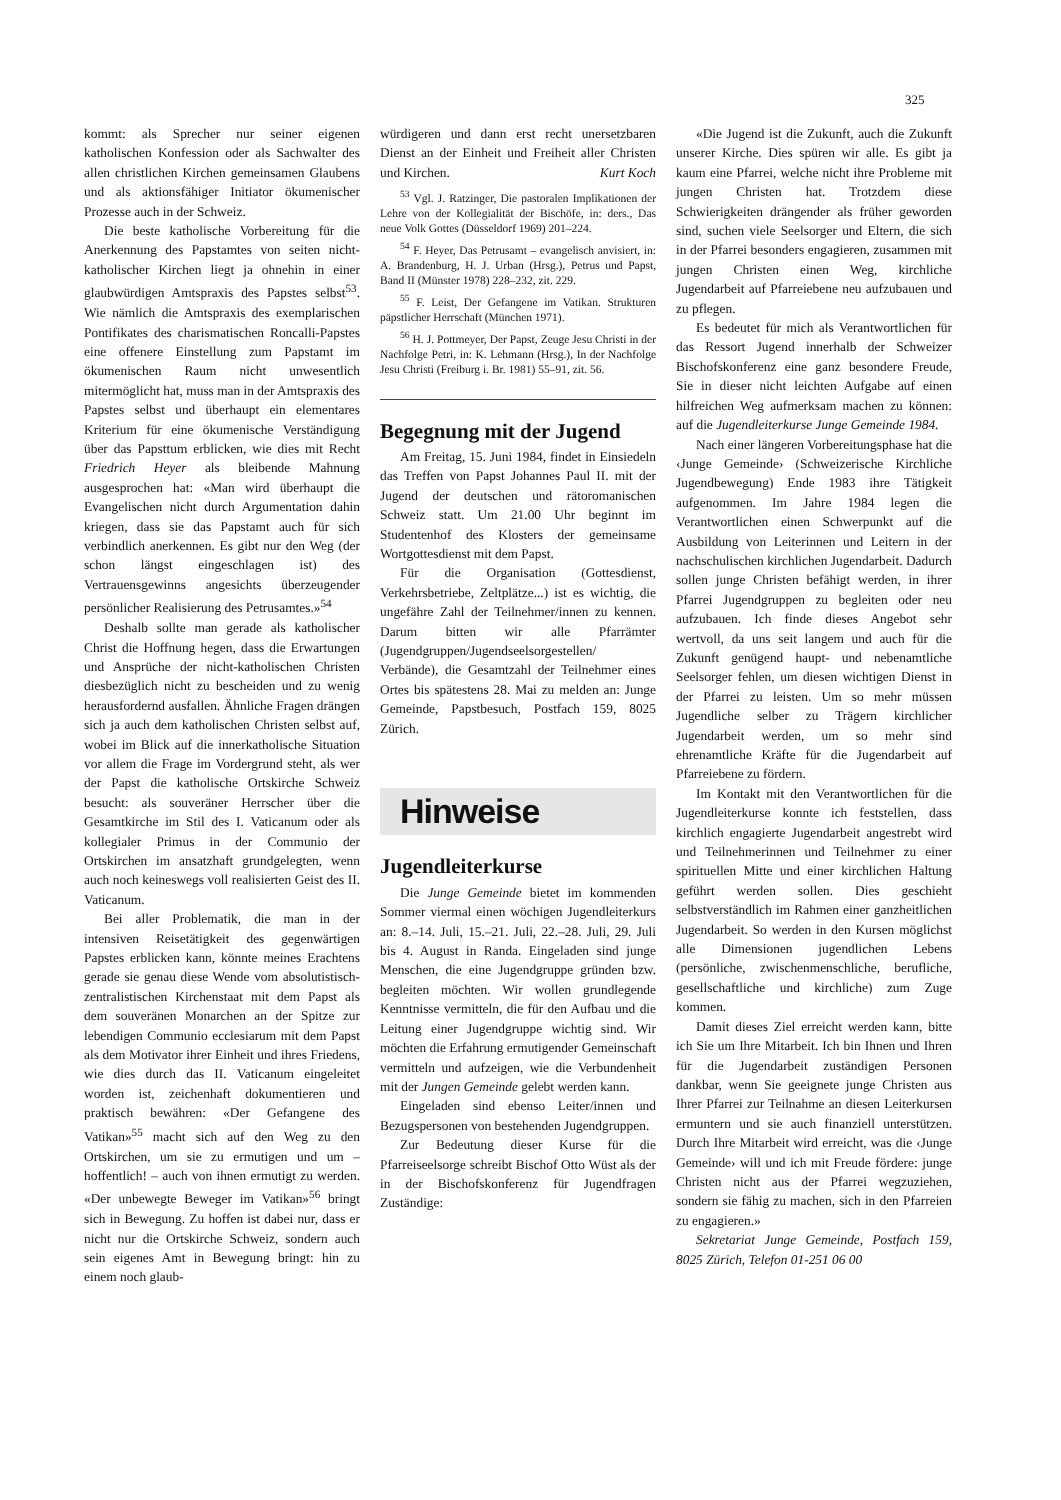325
kommt: als Sprecher nur seiner eigenen katholischen Konfession oder als Sachwalter des allen christlichen Kirchen gemeinsamen Glaubens und als aktionsfähiger Initiator ökumenischer Prozesse auch in der Schweiz.
Die beste katholische Vorbereitung für die Anerkennung des Papstamtes von seiten nicht-katholischer Kirchen liegt ja ohnehin in einer glaubwürdigen Amtspraxis des Papstes selbst<sup>53</sup>. Wie nämlich die Amtspraxis des exemplarischen Pontifikates des charismatischen Roncalli-Papstes eine offenere Einstellung zum Papstamt im ökumenischen Raum nicht unwesentlich mitermöglicht hat, muss man in der Amtspraxis des Papstes selbst und überhaupt ein elementares Kriterium für eine ökumenische Verständigung über das Papsttum erblicken, wie dies mit Recht Friedrich Heyer als bleibende Mahnung ausgesprochen hat: «Man wird überhaupt die Evangelischen nicht durch Argumentation dahin kriegen, dass sie das Papstamt auch für sich verbindlich anerkennen. Es gibt nur den Weg (der schon längst eingeschlagen ist) des Vertrauensgewinns angesichts überzeugender persönlicher Realisierung des Petrusamtes.»<sup>54</sup>
Deshalb sollte man gerade als katholischer Christ die Hoffnung hegen, dass die Erwartungen und Ansprüche der nicht-katholischen Christen diesbezüglich nicht zu bescheiden und zu wenig herausfordernd ausfallen. Ähnliche Fragen drängen sich ja auch dem katholischen Christen selbst auf, wobei im Blick auf die innerkatholische Situation vor allem die Frage im Vordergrund steht, als wer der Papst die katholische Ortskirche Schweiz besucht: als souveräner Herrscher über die Gesamtkirche im Stil des I. Vaticanum oder als kollegialer Primus in der Communio der Ortskirchen im ansatzhaft grundgelegten, wenn auch noch keineswegs voll realisierten Geist des II. Vaticanum.
Bei aller Problematik, die man in der intensiven Reisetätigkeit des gegenwärtigen Papstes erblicken kann, könnte meines Erachtens gerade sie genau diese Wende vom absolutistisch-zentralistischen Kirchenstaat mit dem Papst als dem souveränen Monarchen an der Spitze zur lebendigen Communio ecclesiarum mit dem Papst als dem Motivator ihrer Einheit und ihres Friedens, wie dies durch das II. Vaticanum eingeleitet worden ist, zeichenhaft dokumentieren und praktisch bewähren: «Der Gefangene des Vatikan»<sup>55</sup> macht sich auf den Weg zu den Ortskirchen, um sie zu ermutigen und um – hoffentlich! – auch von ihnen ermutigt zu werden. «Der unbewegte Beweger im Vatikan»<sup>56</sup> bringt sich in Bewegung. Zu hoffen ist dabei nur, dass er nicht nur die Ortskirche Schweiz, sondern auch sein eigenes Amt in Bewegung bringt: hin zu einem noch glaub-
würdigeren und dann erst recht unersetzbaren Dienst an der Einheit und Freiheit aller Christen und Kirchen. Kurt Koch
<sup>53</sup> Vgl. J. Ratzinger, Die pastoralen Implikationen der Lehre von der Kollegialität der Bischöfe, in: ders., Das neue Volk Gottes (Düsseldorf 1969) 201–224.
<sup>54</sup> F. Heyer, Das Petrusamt – evangelisch anvisiert, in: A. Brandenburg, H. J. Urban (Hrsg.), Petrus und Papst, Band II (Münster 1978) 228–232, zit. 229.
<sup>55</sup> F. Leist, Der Gefangene im Vatikan. Strukturen päpstlicher Herrschaft (München 1971).
<sup>56</sup> H. J. Pottmeyer, Der Papst, Zeuge Jesu Christi in der Nachfolge Petri, in: K. Lehmann (Hrsg.), In der Nachfolge Jesu Christi (Freiburg i. Br. 1981) 55–91, zit. 56.
Begegnung mit der Jugend
Am Freitag, 15. Juni 1984, findet in Einsiedeln das Treffen von Papst Johannes Paul II. mit der Jugend der deutschen und rätoromanischen Schweiz statt. Um 21.00 Uhr beginnt im Studentenhof des Klosters der gemeinsame Wortgottesdienst mit dem Papst.
Für die Organisation (Gottesdienst, Verkehrsbetriebe, Zeltplätze...) ist es wichtig, die ungefähre Zahl der Teilnehmer/innen zu kennen. Darum bitten wir alle Pfarrämter (Jugendgruppen/Jugendseelsorgestellen/ Verbände), die Gesamtzahl der Teilnehmer eines Ortes bis spätestens 28. Mai zu melden an: Junge Gemeinde, Papstbesuch, Postfach 159, 8025 Zürich.
Hinweise
Jugendleiterkurse
Die Junge Gemeinde bietet im kommenden Sommer viermal einen wöchigen Jugendleiterkurs an: 8.–14. Juli, 15.–21. Juli, 22.–28. Juli, 29. Juli bis 4. August in Randa. Eingeladen sind junge Menschen, die eine Jugendgruppe gründen bzw. begleiten möchten. Wir wollen grundlegende Kenntnisse vermitteln, die für den Aufbau und die Leitung einer Jugendgruppe wichtig sind. Wir möchten die Erfahrung ermutigender Gemeinschaft vermitteln und aufzeigen, wie die Verbundenheit mit der Jungen Gemeinde gelebt werden kann.
Eingeladen sind ebenso Leiter/innen und Bezugspersonen von bestehenden Jugendgruppen.
Zur Bedeutung dieser Kurse für die Pfarreiseelsorge schreibt Bischof Otto Wüst als der in der Bischofskonferenz für Jugendfragen Zuständige:
«Die Jugend ist die Zukunft, auch die Zukunft unserer Kirche. Dies spüren wir alle. Es gibt ja kaum eine Pfarrei, welche nicht ihre Probleme mit jungen Christen hat. Trotzdem diese Schwierigkeiten drängender als früher geworden sind, suchen viele Seelsorger und Eltern, die sich in der Pfarrei besonders engagieren, zusammen mit jungen Christen einen Weg, kirchliche Jugendarbeit auf Pfarreiebene neu aufzubauen und zu pflegen.
Es bedeutet für mich als Verantwortlichen für das Ressort Jugend innerhalb der Schweizer Bischofskonferenz eine ganz besondere Freude, Sie in dieser nicht leichten Aufgabe auf einen hilfreichen Weg aufmerksam machen zu können: auf die Jugendleiterkurse Junge Gemeinde 1984.
Nach einer längeren Vorbereitungsphase hat die ‹Junge Gemeinde› (Schweizerische Kirchliche Jugendbewegung) Ende 1983 ihre Tätigkeit aufgenommen. Im Jahre 1984 legen die Verantwortlichen einen Schwerpunkt auf die Ausbildung von Leiterinnen und Leitern in der nachschulischen kirchlichen Jugendarbeit. Dadurch sollen junge Christen befähigt werden, in ihrer Pfarrei Jugendgruppen zu begleiten oder neu aufzubauen. Ich finde dieses Angebot sehr wertvoll, da uns seit langem und auch für die Zukunft genügend haupt- und nebenamtliche Seelsorger fehlen, um diesen wichtigen Dienst in der Pfarrei zu leisten. Um so mehr müssen Jugendliche selber zu Trägern kirchlicher Jugendarbeit werden, um so mehr sind ehrenamtliche Kräfte für die Jugendarbeit auf Pfarreiebene zu fördern.
Im Kontakt mit den Verantwortlichen für die Jugendleiterkurse konnte ich feststellen, dass kirchlich engagierte Jugendarbeit angestrebt wird und Teilnehmerinnen und Teilnehmer zu einer spirituellen Mitte und einer kirchlichen Haltung geführt werden sollen. Dies geschieht selbstverständlich im Rahmen einer ganzheitlichen Jugendarbeit. So werden in den Kursen möglichst alle Dimensionen jugendlichen Lebens (persönliche, zwischenmenschliche, berufliche, gesellschaftliche und kirchliche) zum Zuge kommen.
Damit dieses Ziel erreicht werden kann, bitte ich Sie um Ihre Mitarbeit. Ich bin Ihnen und Ihren für die Jugendarbeit zuständigen Personen dankbar, wenn Sie geeignete junge Christen aus Ihrer Pfarrei zur Teilnahme an diesen Leiterkursen ermuntern und sie auch finanziell unterstützen. Durch Ihre Mitarbeit wird erreicht, was die ‹Junge Gemeinde› will und ich mit Freude fördere: junge Christen nicht aus der Pfarrei wegzuziehen, sondern sie fähig zu machen, sich in den Pfarreien zu engagieren.»
Sekretariat Junge Gemeinde, Postfach 159, 8025 Zürich, Telefon 01-251 06 00